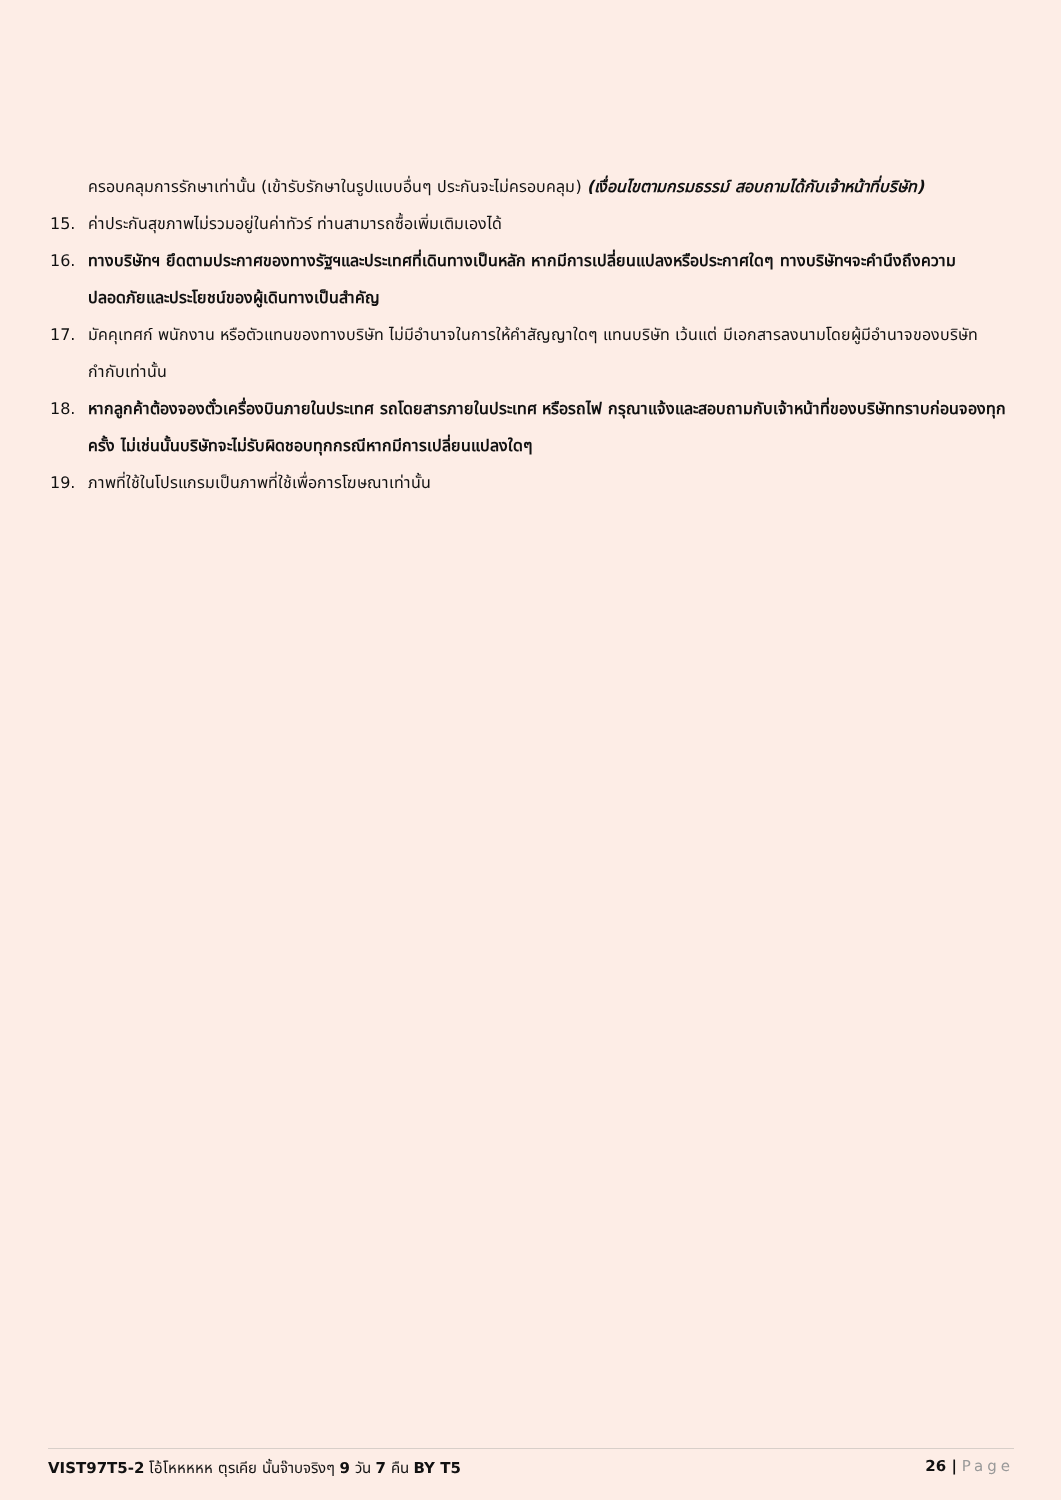ครอบคลุมการรักษาเท่านั้น (เข้ารับรักษาในรูปแบบอื่นๆ ประกันจะไม่ครอบคลุม) (เงื่อนไขตามกรมธรรม์ สอบถามได้กับเจ้าหน้าที่บริษัท)
15. ค่าประกันสุขภาพไม่รวมอยู่ในค่าทัวร์ ท่านสามารถซื้อเพิ่มเติมเองได้
16. ทางบริษัทฯ ยึดตามประกาศของทางรัฐฯและประเทศที่เดินทางเป็นหลัก หากมีการเปลี่ยนแปลงหรือประกาศใดๆ ทางบริษัทฯจะคำนึงถึงความปลอดภัยและประโยชน์ของผู้เดินทางเป็นสำคัญ
17. มัคคุเทศก์ พนักงาน หรือตัวแทนของทางบริษัท ไม่มีอำนาจในการให้คำสัญญาใดๆ แทนบริษัท เว้นแต่ มีเอกสารลงนามโดยผู้มีอำนาจของบริษัทกำกับเท่านั้น
18. หากลูกค้าต้องจองตั๋วเครื่องบินภายในประเทศ รถโดยสารภายในประเทศ หรือรถไฟ กรุณาแจ้งและสอบถามกับเจ้าหน้าที่ของบริษัททราบก่อนจองทุกครั้ง ไม่เช่นนั้นบริษัทจะไม่รับผิดชอบทุกกรณีหากมีการเปลี่ยนแปลงใดๆ
19. ภาพที่ใช้ในโปรแกรมเป็นภาพที่ใช้เพื่อการโฆษณาเท่านั้น
VIST97T5-2 โอ้โหหหหห ตุรเคีย นั้นจ๊าบจริงๆ 9 วัน 7 คืน BY T5
26 | Page